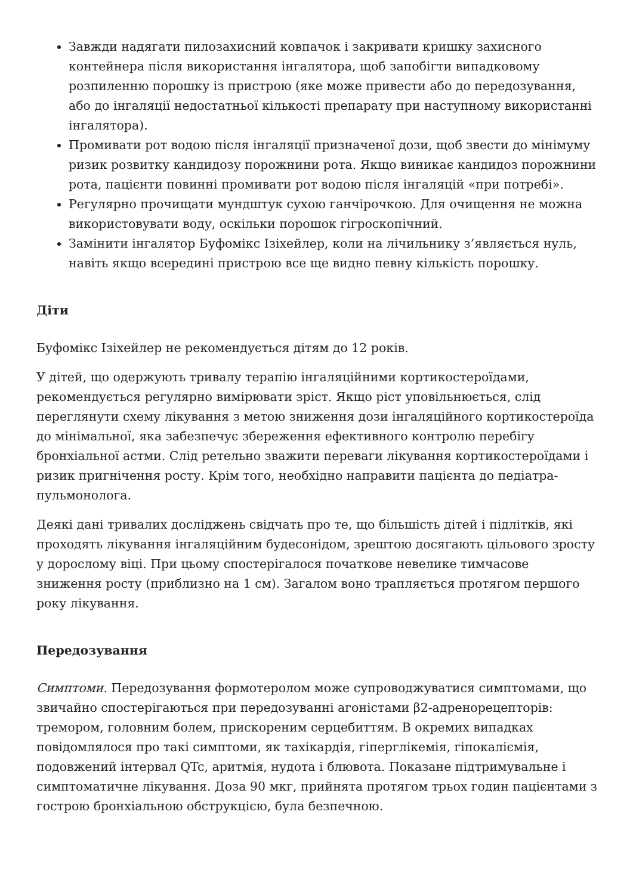Завжди надягати пилозахисний ковпачок і закривати кришку захисного контейнера після використання інгалятора, щоб запобігти випадковому розпиленню порошку із пристрою (яке може привести або до передозування, або до інгаляції недостатньої кількості препарату при наступному використанні інгалятора).
Промивати рот водою після інгаляції призначеної дози, щоб звести до мінімуму ризик розвитку кандидозу порожнини рота. Якщо виникає кандидоз порожнини рота, пацієнти повинні промивати рот водою після інгаляцій «при потребі».
Регулярно прочищати мундштук сухою ганчірочкою. Для очищення не можна використовувати воду, оскільки порошок гігроскопічний.
Замінити інгалятор Буфомікс Ізіхейлер, коли на лічильнику з’являється нуль, навіть якщо всередині пристрою все ще видно певну кількість порошку.
Діти
Буфомікс Ізіхейлер не рекомендується дітям до 12 років.
У дітей, що одержують тривалу терапію інгаляційними кортикостероїдами, рекомендується регулярно вимірювати зріст. Якщо ріст уповільнюється, слід переглянути схему лікування з метою зниження дози інгаляційного кортикостероїда до мінімальної, яка забезпечує збереження ефективного контролю перебігу бронхіальної астми. Слід ретельно зважити переваги лікування кортикостероїдами і ризик пригнічення росту. Крім того, необхідно направити пацієнта до педіатра-пульмонолога.
Деякі дані тривалих досліджень свідчать про те, що більшість дітей і підлітків, які проходять лікування інгаляційним будесонідом, зрештою досягають цільового зросту у дорослому віці. При цьому спостерігалося початкове невелике тимчасове зниження росту (приблизно на 1 см). Загалом воно трапляється протягом першого року лікування.
Передозування
Симптоми. Передозування формотеролом може супроводжуватися симптомами, що звичайно спостерігаються при передозуванні агоністами β2-адренорецепторів: тремором, головним болем, прискореним серцебиттям. В окремих випадках повідомлялося про такі симптоми, як тахікардія, гіперглікемія, гіпокаліємія, подовжений інтервал QTc, аритмія, нудота і блювота. Показане підтримувальне і симптоматичне лікування. Доза 90 мкг, прийнята протягом трьох годин пацієнтами з гострою бронхіальною обструкцією, була безпечною.